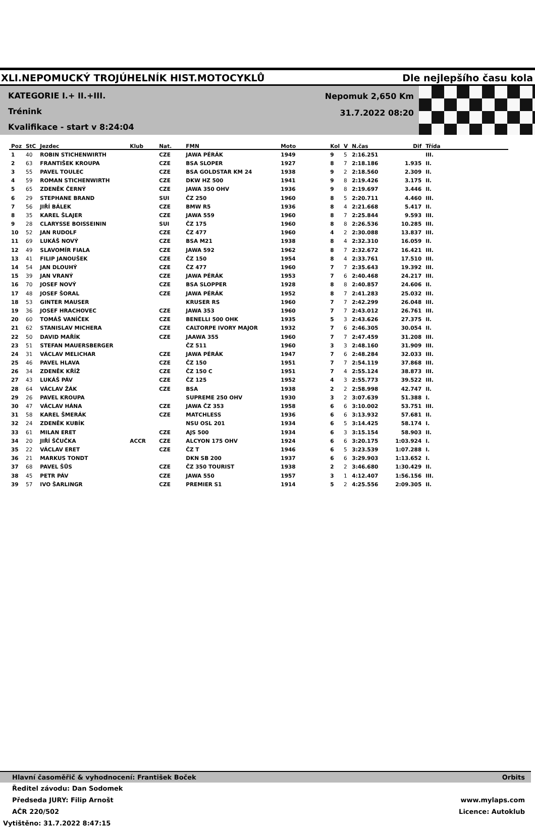XLI.NEPOMUCKÝ TROJÚHELNÍK HIST.MOTOCYKLŮ Dle nejlepšího času kola
KATEGORIE I.+ II.+III.
Trénink
Kvalifikace - start v 8:24:04
Nepomuk 2,650 Km
31.7.2022 08:20
| Poz | StC | Jezdec | Klub | Nat. | FMN | Moto | Kol | V | N.čas | Dif | Třída |
| --- | --- | --- | --- | --- | --- | --- | --- | --- | --- | --- | --- |
| 1 | 40 | ROBIN STICHENWIRTH | | CZE | JAWA PÉRÁK | 1949 | 9 | 5 | 2:16.251 | | III. |
| 2 | 63 | FRANTIŠEK KROUPA | | CZE | BSA SLOPER | 1927 | 8 | 7 | 2:18.186 | 1.935 | II. |
| 3 | 55 | PAVEL TOULEC | | CZE | BSA GOLDSTAR KM 24 | 1938 | 9 | 2 | 2:18.560 | 2.309 | II. |
| 4 | 59 | ROMAN STICHENWIRTH | | CZE | DKW HZ 500 | 1941 | 9 | 8 | 2:19.426 | 3.175 | II. |
| 5 | 65 | ZDENĚK ČERNÝ | | CZE | JAWA 350 OHV | 1936 | 9 | 8 | 2:19.697 | 3.446 | II. |
| 6 | 29 | STEPHANE BRAND | | SUI | ČZ 250 | 1960 | 8 | 5 | 2:20.711 | 4.460 | III. |
| 7 | 56 | JIŘÍ BÁLEK | | CZE | BMW R5 | 1936 | 8 | 4 | 2:21.668 | 5.417 | II. |
| 8 | 35 | KAREL ŠLAJER | | CZE | JAWA 559 | 1960 | 8 | 7 | 2:25.844 | 9.593 | III. |
| 9 | 28 | CLARYSSE BOISSEININ | | SUI | ČZ 175 | 1960 | 8 | 8 | 2:26.536 | 10.285 | III. |
| 10 | 52 | JAN RUDOLF | | CZE | ČZ 477 | 1960 | 4 | 2 | 2:30.088 | 13.837 | III. |
| 11 | 69 | LUKÁŠ NOVÝ | | CZE | BSA M21 | 1938 | 8 | 4 | 2:32.310 | 16.059 | II. |
| 12 | 49 | SLAVOMÍR FIALA | | CZE | JAWA 592 | 1962 | 8 | 7 | 2:32.672 | 16.421 | III. |
| 13 | 41 | FILIP JANOUŠEK | | CZE | ČZ 150 | 1954 | 8 | 4 | 2:33.761 | 17.510 | III. |
| 14 | 54 | JAN DLOUHÝ | | CZE | ČZ 477 | 1960 | 7 | 7 | 2:35.643 | 19.392 | III. |
| 15 | 39 | JAN VRANÝ | | CZE | JAWA PÉRÁK | 1953 | 7 | 6 | 2:40.468 | 24.217 | III. |
| 16 | 70 | JOSEF NOVÝ | | CZE | BSA SLOPPER | 1928 | 8 | 8 | 2:40.857 | 24.606 | II. |
| 17 | 48 | JOSEF ŠORAL | | CZE | JAWA PÉRÁK | 1952 | 8 | 7 | 2:41.283 | 25.032 | III. |
| 18 | 53 | GINTER MAUSER | | | KRUSER RS | 1960 | 7 | 7 | 2:42.299 | 26.048 | III. |
| 19 | 36 | JOSEF HRACHOVEC | | CZE | JAWA 353 | 1960 | 7 | 7 | 2:43.012 | 26.761 | III. |
| 20 | 60 | TOMÁŠ VANÍČEK | | CZE | BENELLI 500 OHK | 1935 | 5 | 3 | 2:43.626 | 27.375 | II. |
| 21 | 62 | STANISLAV MICHERA | | CZE | CALTORPE IVORY MAJOR | 1932 | 7 | 6 | 2:46.305 | 30.054 | II. |
| 22 | 50 | DAVID MAŘÍK | | CZE | JAAWA 355 | 1960 | 7 | 7 | 2:47.459 | 31.208 | III. |
| 23 | 51 | STEFAN MAUERSBERGER | | | ČZ 511 | 1960 | 3 | 3 | 2:48.160 | 31.909 | III. |
| 24 | 31 | VÁCLAV MELICHAR | | CZE | JAWA PÉRÁK | 1947 | 7 | 6 | 2:48.284 | 32.033 | III. |
| 25 | 46 | PAVEL HLAVA | | CZE | ČZ 150 | 1951 | 7 | 7 | 2:54.119 | 37.868 | III. |
| 26 | 34 | ZDENĚK KŘÍŽ | | CZE | ČZ 150 C | 1951 | 7 | 4 | 2:55.124 | 38.873 | III. |
| 27 | 43 | LUKÁŠ PÁV | | CZE | ČZ 125 | 1952 | 4 | 3 | 2:55.773 | 39.522 | III. |
| 28 | 64 | VÁCLAV ŽÁK | | CZE | BSA | 1938 | 2 | 2 | 2:58.998 | 42.747 | II. |
| 29 | 26 | PAVEL KROUPA | | | SUPREME 250 OHV | 1930 | 3 | 2 | 3:07.639 | 51.388 | I. |
| 30 | 47 | VÁCLAV HÁNA | | CZE | JAWA ČZ 353 | 1958 | 6 | 6 | 3:10.002 | 53.751 | III. |
| 31 | 58 | KAREL ŠMERÁK | | CZE | MATCHLESS | 1936 | 6 | 6 | 3:13.932 | 57.681 | II. |
| 32 | 24 | ZDENĚK KUBÍK | | | NSU OSL 201 | 1934 | 6 | 5 | 3:14.425 | 58.174 | I. |
| 33 | 61 | MILAN ERET | | CZE | AJS 500 | 1934 | 6 | 3 | 3:15.154 | 58.903 | II. |
| 34 | 20 | JIŘÍ ŠČUČKA | ACCR | CZE | ALCYON 175 OHV | 1924 | 6 | 6 | 3:20.175 | 1:03.924 | I. |
| 35 | 22 | VÁCLAV ERET | | CZE | ČZ T | 1946 | 6 | 5 | 3:23.539 | 1:07.288 | I. |
| 36 | 21 | MARKUS TONDT | | | DKN SB 200 | 1937 | 6 | 6 | 3:29.903 | 1:13.652 | I. |
| 37 | 68 | PAVEL ŠŮS | | CZE | ČZ 350 TOURIST | 1938 | 2 | 2 | 3:46.680 | 1:30.429 | II. |
| 38 | 45 | PETR PÁV | | CZE | JAWA 550 | 1957 | 3 | 1 | 4:12.407 | 1:56.156 | III. |
| 39 | 57 | IVO ŠARLINGR | | CZE | PREMIER S1 | 1914 | 5 | 2 | 4:25.556 | 2:09.305 | II. |
Hlavní časoměřič & vyhodnocení: František Boček Orbits
Ředitel závodu: Dan Sodomek
Předseda JURY: Filip Arnošt www.mylaps.com
AČR 220/502 Licence: Autoklub
Vytištěno: 31.7.2022 8:47:15